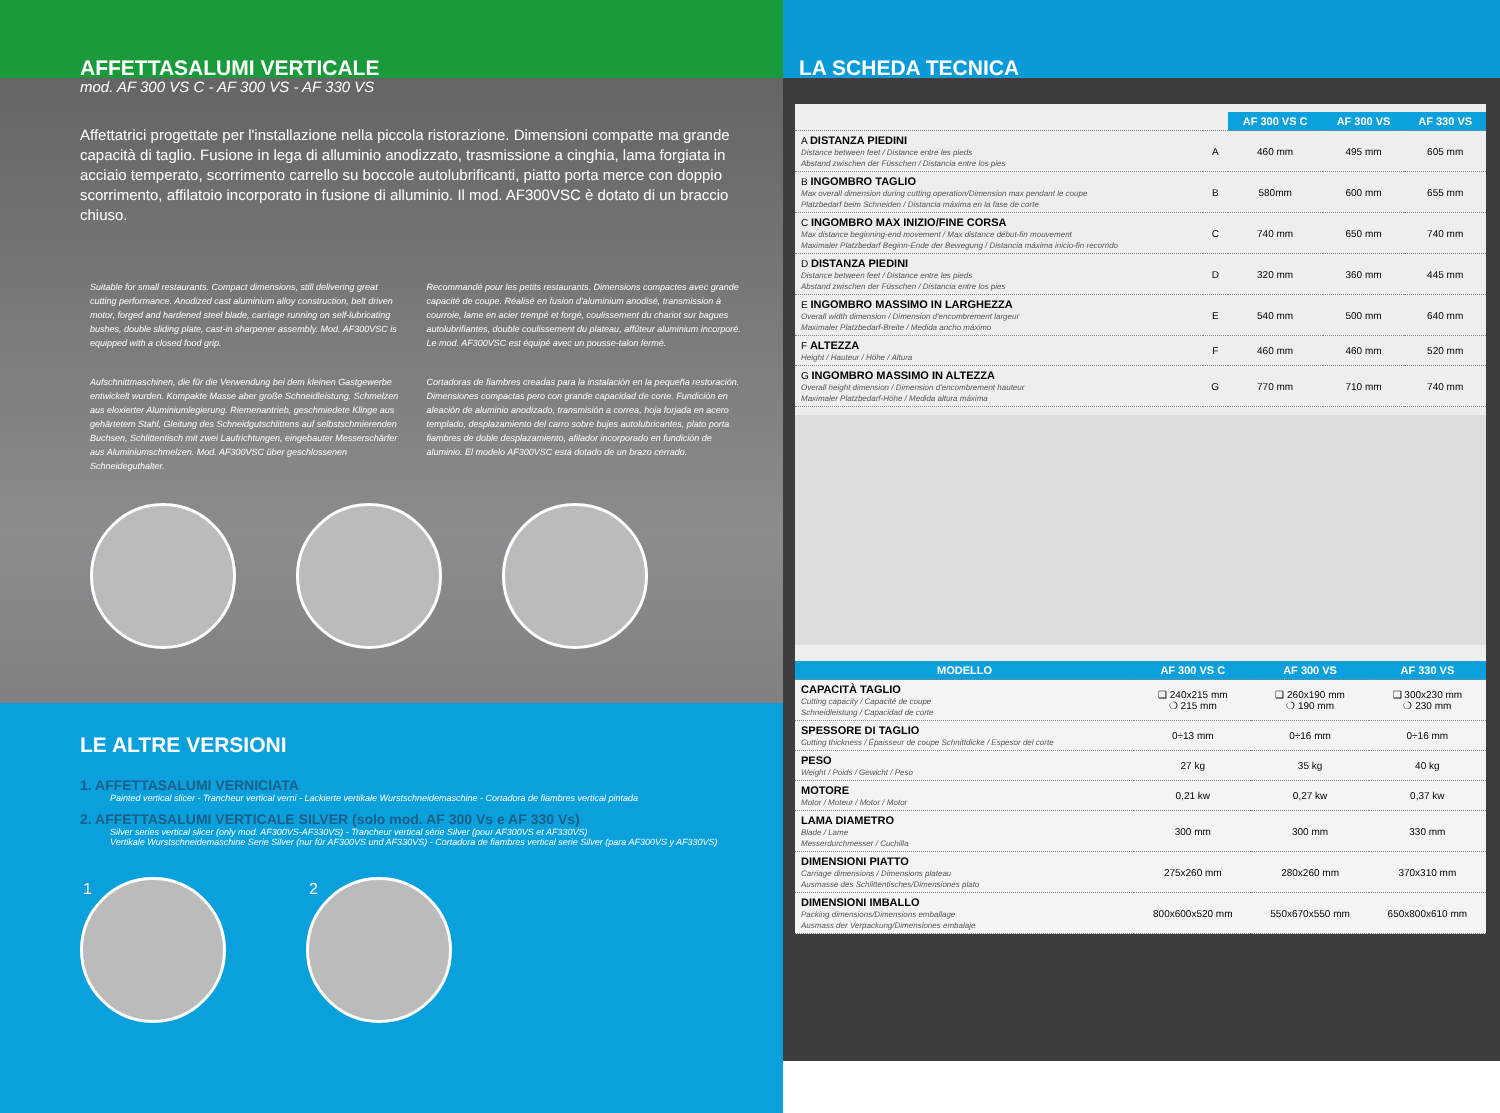AFFETTASALUMI VERTICALE
mod. AF 300 VS C - AF 300 VS - AF 330 VS
Affettatrici progettate per l'installazione nella piccola ristorazione. Dimensioni compatte ma grande capacità di taglio. Fusione in lega di alluminio anodizzato, trasmissione a cinghia, lama forgiata in acciaio temperato, scorrimento carrello su boccole autolubrificanti, piatto porta merce con doppio scorrimento, affilatoio incorporato in fusione di alluminio. Il mod. AF300VSC è dotato di un braccio chiuso.
Suitable for small restaurants. Compact dimensions, still delivering great cutting performance. Anodized cast aluminium alloy construction, belt driven motor, forged and hardened steel blade, carriage running on self-lubricating bushes, double sliding plate, cast-in sharpener assembly. Mod. AF300VSC is equipped with a closed food grip.
Recommandé pour les petits restaurants. Dimensions compactes avec grande capacité de coupe. Réalisé en fusion d'aluminium anodisé, transmission à courroie, lame en acier trempé et forgé, coulissement du chariot sur bagues autolubrifiantes, double coulissement du plateau, affûteur aluminium incorporé. Le mod. AF300VSC est équipé avec un pousse-talon fermé.
Aufschnittmaschinen, die für die Verwendung bei dem kleinen Gastgewerbe entwickelt wurden. Kompakte Masse aber große Schneidleistung. Schmelzen aus eloxierter Aluminiumlegierung. Riemenantrieb, geschmiedete Klinge aus gehärtetem Stahl, Gleitung des Schneidgutschlittens auf selbstschmierenden Buchsen, Schlittentisch mit zwei Laufrichtungen, eingebauter Messerschärfer aus Aluminiumschmelzen. Mod. AF300VSC über geschlossenen Schneideguthalter.
Cortadoras de fiambres creadas para la instalación en la pequeña restoración. Dimensiones compactas pero con grande capacidad de corte. Fundición en aleación de aluminio anodizado, transmisión a correa, hoja forjada en acero templado, desplazamiento del carro sobre bujes autolubricantes, plato porta fiambres de doble desplazamiento, afilador incorporado en fundición de aluminio. El modelo AF300VSC está dotado de un brazo cerrado.
LE ALTRE VERSIONI
1. AFFETTASALUMI VERNICIATA
Painted vertical slicer - Trancheur vertical verni - Lackierte vertikale Wurstschneidemaschine - Cortadora de fiambres vertical pintada
2. AFFETTASALUMI VERTICALE SILVER (solo mod. AF 300 Vs e AF 330 Vs)
Silver series vertical slicer (only mod. AF300VS-AF330VS) - Trancheur vertical série Silver (pour AF300VS et AF330VS)
Vertikale Wurstschneidemaschine Serie Silver (nur für AF300VS und AF330VS) - Cortadora de fiambres vertical serie Silver (para AF300VS y AF330VS)
1 2
LA SCHEDA TECNICA
| | | AF 300 VS C | AF 300 VS | AF 330 VS |
| A DISTANZA PIEDINI Distance between feet / Distance entre les pieds Abstand zwischen der Füsschen / Distancia entre los pies | A | 460 mm | 495 mm | 605 mm |
| B INGOMBRO TAGLIO Max overall dimension during cutting operation/Dimension max pendant le coupe Platzbedarf beim Schneiden / Distancia máxima en la fase de corte | B | 580mm | 600 mm | 655 mm |
| C INGOMBRO MAX INIZIO/FINE CORSA Max distance beginning-end movement / Max distance début-fin mouvement Maximaler Platzbedarf Beginn-Ende der Bewegung / Distancia máxima inicio-fin recorrido | C | 740 mm | 650 mm | 740 mm |
| D DISTANZA PIEDINI Distance between feet / Distance entre les pieds Abstand zwischen der Füsschen / Distancia entre los pies | D | 320 mm | 360 mm | 445 mm |
| E INGOMBRO MASSIMO IN LARGHEZZA Overall width dimension / Dimension d'encombrement largeur Maximaler Platzbedarf-Breite / Medida ancho máximo | E | 540 mm | 500 mm | 640 mm |
| F ALTEZZA Height / Hauteur / Höhe / Altura | F | 460 mm | 460 mm | 520 mm |
| G INGOMBRO MASSIMO IN ALTEZZA Overall height dimension / Dimension d'encombrement hauteur Maximaler Platzbedarf-Höhe / Medida altura máxima | G | 770 mm | 710 mm | 740 mm |
| MODELLO | AF 300 VS C | AF 300 VS | AF 330 VS |
| --- | --- | --- | --- |
| CAPACITÀ TAGLIO Cutting capacity / Capacité de coupe Schneidleistung / Capacidad de corte | ❑ 240x215 mm ❍ 215 mm | ❑ 260x190 mm ❍ 190 mm | ❑ 300x230 mm ❍ 230 mm |
| SPESSORE DI TAGLIO Cutting thickness / Épaisseur de coupe Schnittdicke / Espesor del corte | 0÷13 mm | 0÷16 mm | 0÷16 mm |
| PESO Weight / Poids / Gewicht / Peso | 27 kg | 35 kg | 40 kg |
| MOTORE Motor / Moteur / Motor / Motor | 0,21 kw | 0,27 kw | 0,37 kw |
| LAMA DIAMETRO Blade / Lame Messerdurchmesser / Cuchilla | 300 mm | 300 mm | 330 mm |
| DIMENSIONI PIATTO Carriage dimensions / Dimensions plateau Ausmasse des Schlittentisches/Dimensiones plato | 275x260 mm | 280x260 mm | 370x310 mm |
| DIMENSIONI IMBALLO Packing dimensions/Dimensions emballage Ausmass der Verpackung/Dimensiones embalaje | 800x600x520 mm | 550x670x550 mm | 650x800x610 mm |